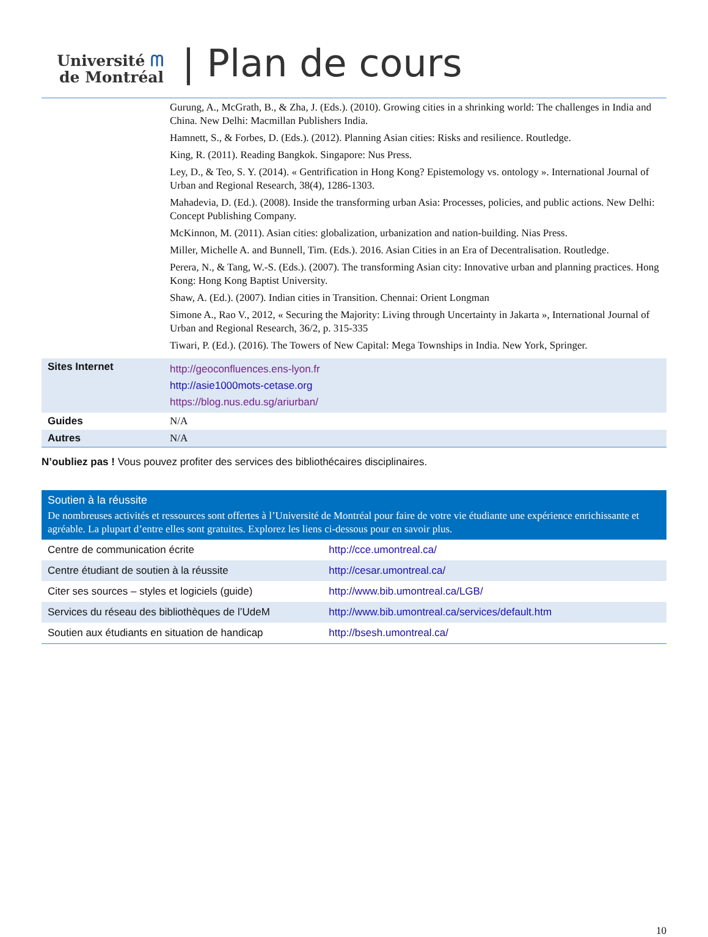Université ᗰ
de Montréal
| Plan de cours
| | Gurung, A., McGrath, B., & Zha, J. (Eds.). (2010). Growing cities in a shrinking world: The challenges in India and China. New Delhi: Macmillan Publishers India. Hamnett, S., & Forbes, D. (Eds.). (2012). Planning Asian cities: Risks and resilience. Routledge. King, R. (2011). Reading Bangkok. Singapore: Nus Press. Ley, D., & Teo, S. Y. (2014). « Gentrification in Hong Kong? Epistemology vs. ontology ». International Journal of Urban and Regional Research, 38(4), 1286-1303. Mahadevia, D. (Ed.). (2008). Inside the transforming urban Asia: Processes, policies, and public actions. New Delhi: Concept Publishing Company. McKinnon, M. (2011). Asian cities: globalization, urbanization and nation-building. Nias Press. Miller, Michelle A. and Bunnell, Tim. (Eds.). 2016. Asian Cities in an Era of Decentralisation. Routledge. Perera, N., & Tang, W.-S. (Eds.). (2007). The transforming Asian city: Innovative urban and planning practices. Hong Kong: Hong Kong Baptist University. Shaw, A. (Ed.). (2007). Indian cities in Transition. Chennai: Orient Longman Simone A., Rao V., 2012, « Securing the Majority: Living through Uncertainty in Jakarta », International Journal of Urban and Regional Research, 36/2, p. 315-335 Tiwari, P. (Ed.). (2016). The Towers of New Capital: Mega Townships in India. New York, Springer. |
| Sites Internet | http://geoconfluences.ens-lyon.fr http://asie1000mots-cetase.org https://blog.nus.edu.sg/ariurban/ |
| Guides | N/A |
| Autres | N/A |
N’oubliez pas ! Vous pouvez profiter des services des bibliothécaires disciplinaires.
Soutien à la réussite
De nombreuses activités et ressources sont offertes à l’Université de Montréal pour faire de votre vie étudiante une expérience enrichissante et agréable. La plupart d’entre elles sont gratuites. Explorez les liens ci-dessous pour en savoir plus.
| Centre de communication écrite | http://cce.umontreal.ca/ |
| Centre étudiant de soutien à la réussite | http://cesar.umontreal.ca/ |
| Citer ses sources – styles et logiciels (guide) | http://www.bib.umontreal.ca/LGB/ |
| Services du réseau des bibliothèques de l’UdeM | http://www.bib.umontreal.ca/services/default.htm |
| Soutien aux étudiants en situation de handicap | http://bsesh.umontreal.ca/ |
10